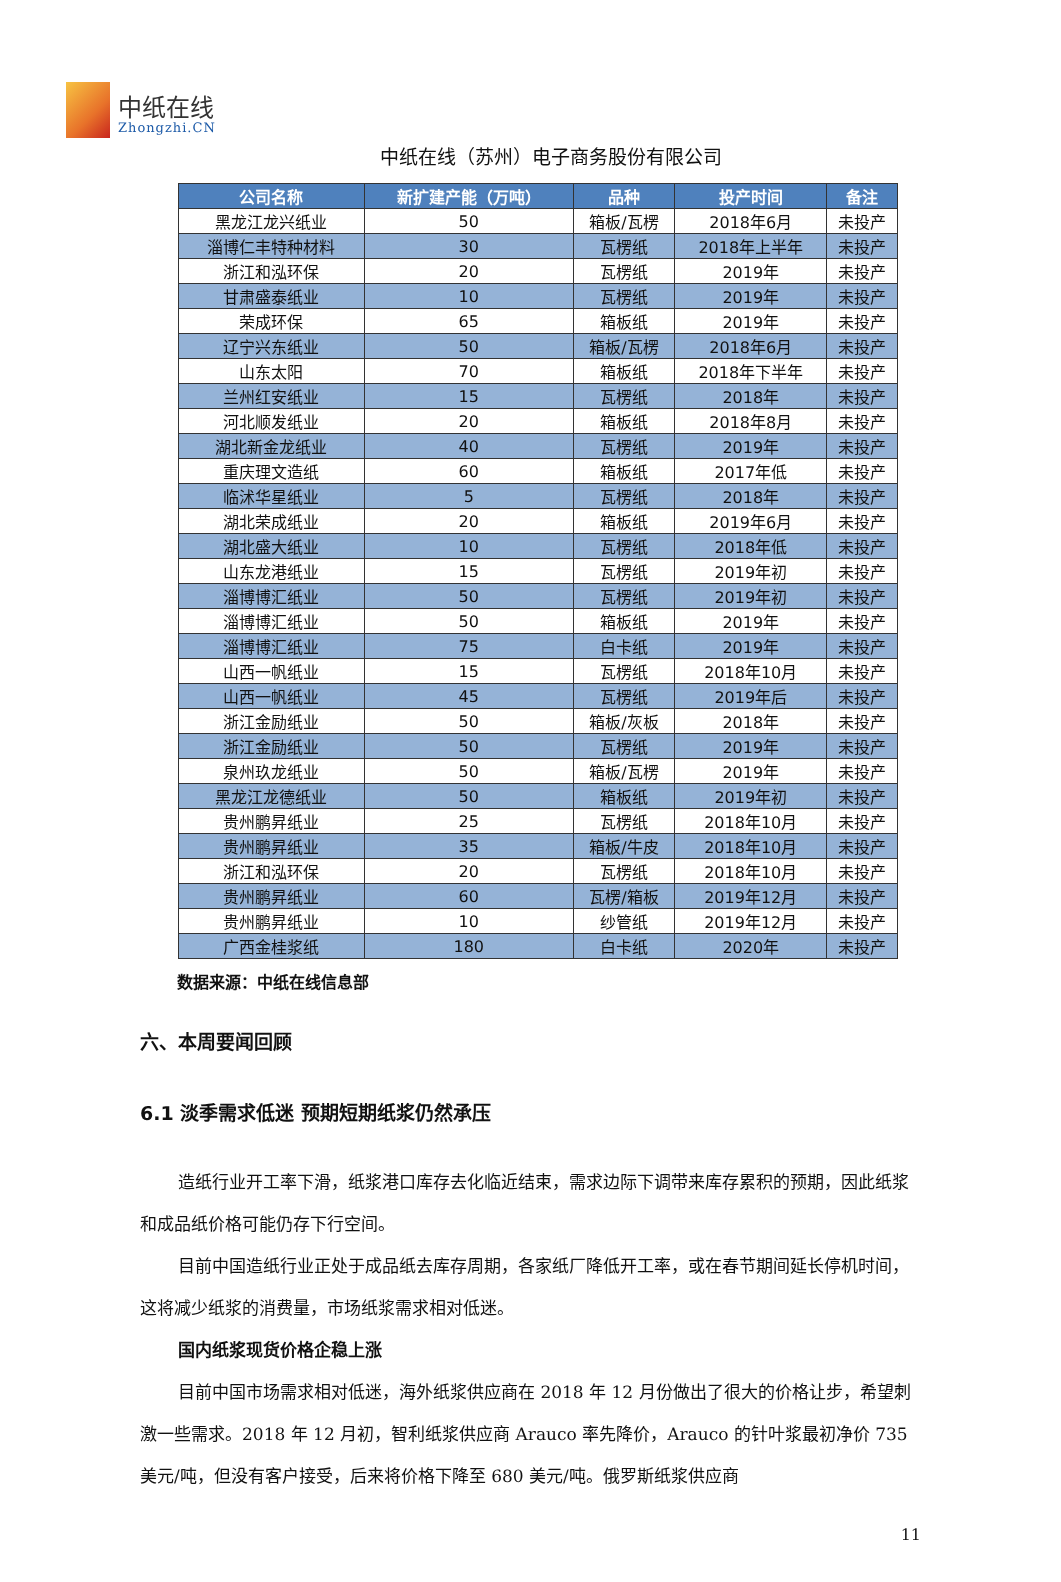中纸在线
Zhongzhi.CN
中纸在线（苏州）电子商务股份有限公司
| 公司名称 | 新扩建产能（万吨） | 品种 | 投产时间 | 备注 |
| --- | --- | --- | --- | --- |
| 黑龙江龙兴纸业 | 50 | 箱板/瓦楞 | 2018年6月 | 未投产 |
| 淄博仁丰特种材料 | 30 | 瓦楞纸 | 2018年上半年 | 未投产 |
| 浙江和泓环保 | 20 | 瓦楞纸 | 2019年 | 未投产 |
| 甘肃盛泰纸业 | 10 | 瓦楞纸 | 2019年 | 未投产 |
| 荣成环保 | 65 | 箱板纸 | 2019年 | 未投产 |
| 辽宁兴东纸业 | 50 | 箱板/瓦楞 | 2018年6月 | 未投产 |
| 山东太阳 | 70 | 箱板纸 | 2018年下半年 | 未投产 |
| 兰州红安纸业 | 15 | 瓦楞纸 | 2018年 | 未投产 |
| 河北顺发纸业 | 20 | 箱板纸 | 2018年8月 | 未投产 |
| 湖北新金龙纸业 | 40 | 瓦楞纸 | 2019年 | 未投产 |
| 重庆理文造纸 | 60 | 箱板纸 | 2017年低 | 未投产 |
| 临沭华星纸业 | 5 | 瓦楞纸 | 2018年 | 未投产 |
| 湖北荣成纸业 | 20 | 箱板纸 | 2019年6月 | 未投产 |
| 湖北盛大纸业 | 10 | 瓦楞纸 | 2018年低 | 未投产 |
| 山东龙港纸业 | 15 | 瓦楞纸 | 2019年初 | 未投产 |
| 淄博博汇纸业 | 50 | 瓦楞纸 | 2019年初 | 未投产 |
| 淄博博汇纸业 | 50 | 箱板纸 | 2019年 | 未投产 |
| 淄博博汇纸业 | 75 | 白卡纸 | 2019年 | 未投产 |
| 山西一帆纸业 | 15 | 瓦楞纸 | 2018年10月 | 未投产 |
| 山西一帆纸业 | 45 | 瓦楞纸 | 2019年后 | 未投产 |
| 浙江金励纸业 | 50 | 箱板/灰板 | 2018年 | 未投产 |
| 浙江金励纸业 | 50 | 瓦楞纸 | 2019年 | 未投产 |
| 泉州玖龙纸业 | 50 | 箱板/瓦楞 | 2019年 | 未投产 |
| 黑龙江龙德纸业 | 50 | 箱板纸 | 2019年初 | 未投产 |
| 贵州鹏昇纸业 | 25 | 瓦楞纸 | 2018年10月 | 未投产 |
| 贵州鹏昇纸业 | 35 | 箱板/牛皮 | 2018年10月 | 未投产 |
| 浙江和泓环保 | 20 | 瓦楞纸 | 2018年10月 | 未投产 |
| 贵州鹏昇纸业 | 60 | 瓦楞/箱板 | 2019年12月 | 未投产 |
| 贵州鹏昇纸业 | 10 | 纱管纸 | 2019年12月 | 未投产 |
| 广西金桂浆纸 | 180 | 白卡纸 | 2020年 | 未投产 |
数据来源：中纸在线信息部
六、本周要闻回顾
6.1 淡季需求低迷 预期短期纸浆仍然承压
造纸行业开工率下滑，纸浆港口库存去化临近结束，需求边际下调带来库存累积的预期，因此纸浆和成品纸价格可能仍存下行空间。
目前中国造纸行业正处于成品纸去库存周期，各家纸厂降低开工率，或在春节期间延长停机时间，这将减少纸浆的消费量，市场纸浆需求相对低迷。
国内纸浆现货价格企稳上涨
目前中国市场需求相对低迷，海外纸浆供应商在 2018 年 12 月份做出了很大的价格让步，希望刺激一些需求。2018 年 12 月初，智利纸浆供应商 Arauco 率先降价，Arauco 的针叶浆最初净价 735 美元/吨，但没有客户接受，后来将价格下降至 680 美元/吨。俄罗斯纸浆供应商
11